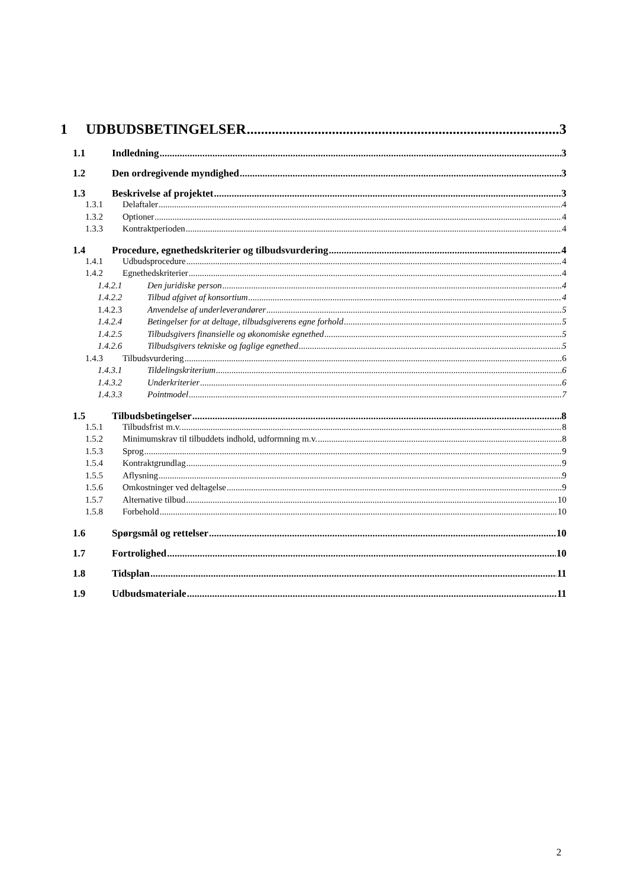1 UDBUDSBETINGELSER 3
1.1 Indledning 3
1.2 Den ordregivende myndighed 3
1.3 Beskrivelse af projektet 3
1.3.1 Delaftaler 4
1.3.2 Optioner 4
1.3.3 Kontraktperioden 4
1.4 Procedure, egnethedskriterier og tilbudsvurdering 4
1.4.1 Udbudsprocedure 4
1.4.2 Egnethedskriterier 4
1.4.2.1 Den juridiske person 4
1.4.2.2 Tilbud afgivet af konsortium 4
1.4.2.3 Anvendelse af underleverandører 5
1.4.2.4 Betingelser for at deltage, tilbudsgiverens egne forhold 5
1.4.2.5 Tilbudsgivers finansielle og økonomiske egnethed 5
1.4.2.6 Tilbudsgivers tekniske og faglige egnethed 5
1.4.3 Tilbudsvurdering 6
1.4.3.1 Tildelingskriterium 6
1.4.3.2 Underkriterier 6
1.4.3.3 Pointmodel 7
1.5 Tilbudsbetingelser 8
1.5.1 Tilbudsfrist m.v. 8
1.5.2 Minimumskrav til tilbuddets indhold, udformning m.v. 8
1.5.3 Sprog 9
1.5.4 Kontraktgrundlag 9
1.5.5 Aflysning 9
1.5.6 Omkostninger ved deltagelse 9
1.5.7 Alternative tilbud 10
1.5.8 Forbehold 10
1.6 Spørgsmål og rettelser 10
1.7 Fortrolighed 10
1.8 Tidsplan 11
1.9 Udbudsmateriale 11
2